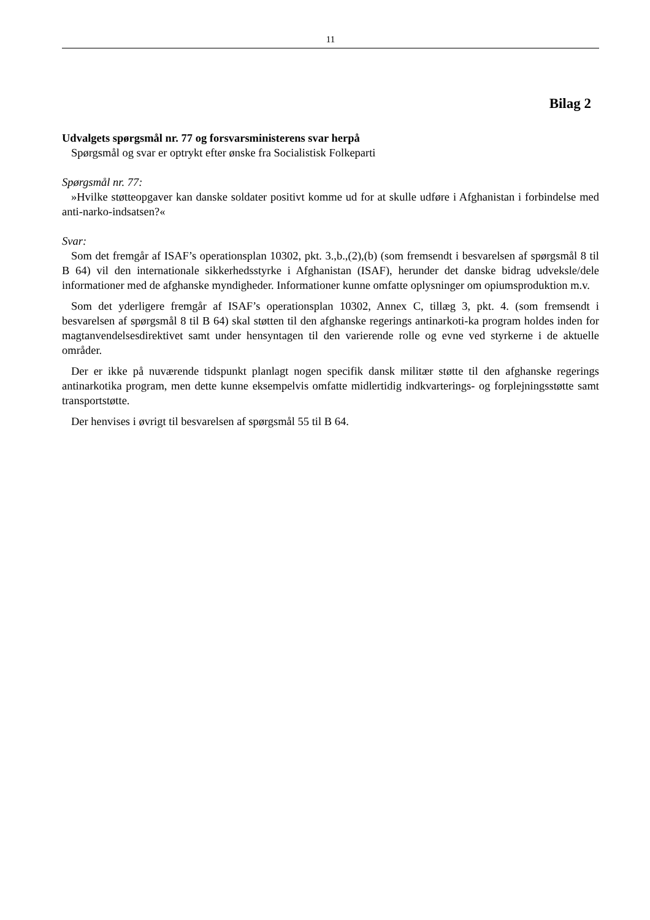11
Bilag 2
Udvalgets spørgsmål nr. 77 og forsvarsministerens svar herpå
Spørgsmål og svar er optrykt efter ønske fra Socialistisk Folkeparti
Spørgsmål nr. 77:
»Hvilke støtteopgaver kan danske soldater positivt komme ud for at skulle udføre i Afghanistan i forbindelse med anti-narko-indsatsen?«
Svar:
Som det fremgår af ISAF’s operationsplan 10302, pkt. 3.,b.,(2),(b) (som fremsendt i besvarelsen af spørgsmål 8 til B 64) vil den internationale sikkerhedsstyrke i Afghanistan (ISAF), herunder det danske bidrag udveksle/dele informationer med de afghanske myndigheder. Informationer kunne omfatte oplysninger om opiumsproduktion m.v.
Som det yderligere fremgår af ISAF’s operationsplan 10302, Annex C, tillæg 3, pkt. 4. (som fremsendt i besvarelsen af spørgsmål 8 til B 64) skal støtten til den afghanske regerings antinarkoti-ka program holdes inden for magtanvendelsesdirektivet samt under hensyntagen til den varierende rolle og evne ved styrkerne i de aktuelle områder.
Der er ikke på nuværende tidspunkt planlagt nogen specifik dansk militær støtte til den afghanske regerings antinarkotika program, men dette kunne eksempelvis omfatte midlertidig indkvarterings- og forplejningsstøtte samt transportstøtte.
Der henvises i øvrigt til besvarelsen af spørgsmål 55 til B 64.